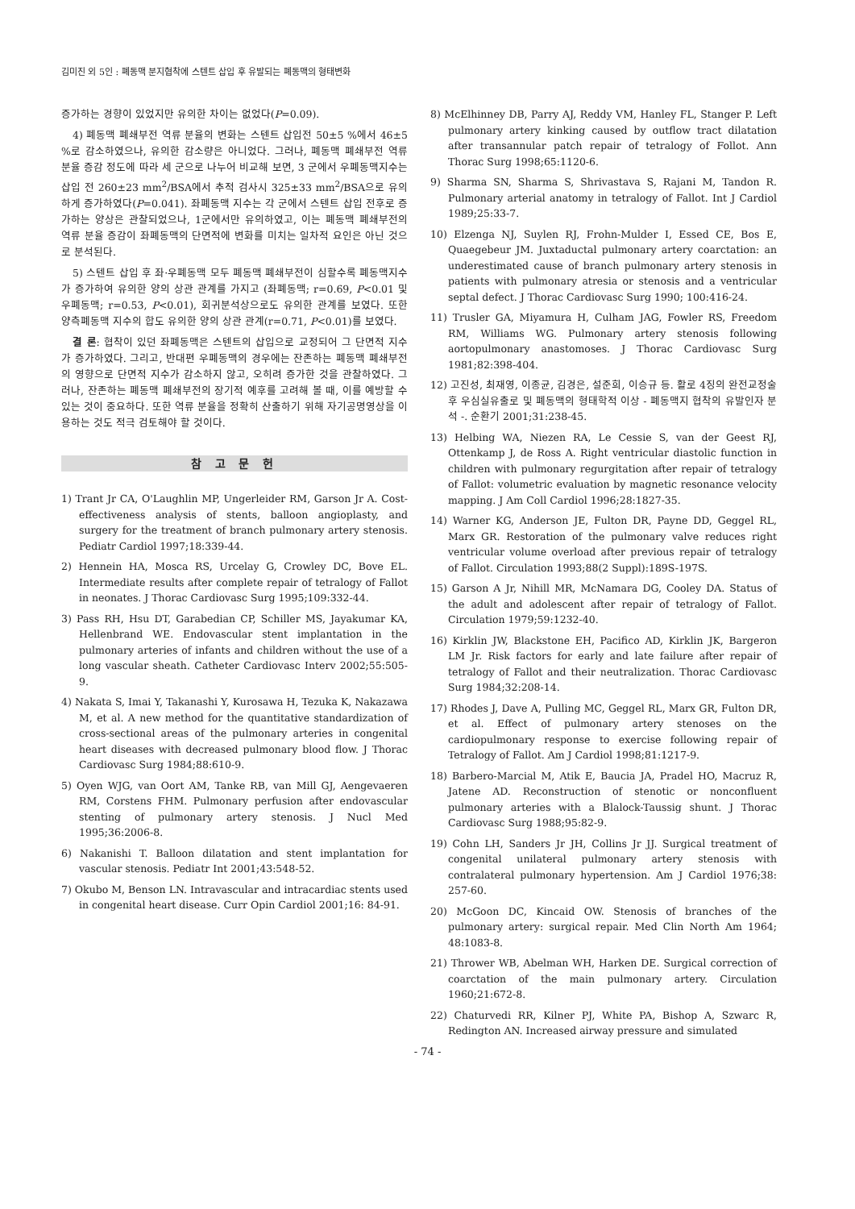김미진 외 5인 : 폐동맥 분지협착에 스텐트 삽입 후 유발되는 폐동맥의 형태변화
증가하는 경향이 있었지만 유의한 차이는 없었다(P=0.09).
4) 폐동맥 폐쇄부전 역류 분율의 변화는 스텐트 삽입전 50±5 %에서 46±5 %로 감소하였으나, 유의한 감소량은 아니었다. 그러나, 폐동맥 폐쇄부전 역류 분율 증감 정도에 따라 세 군으로 나누어 비교해 보면, 3 군에서 우폐동맥지수는 삽입 전 260±23 mm<sup>2</sup>/BSA에서 추적 검사시 325±33 mm<sup>2</sup>/BSA으로 유의하게 증가하였다(P=0.041). 좌폐동맥 지수는 각 군에서 스텐트 삽입 전후로 증가하는 양상은 관찰되었으나, 1군에서만 유의하였고, 이는 폐동맥 폐쇄부전의 역류 분율 증감이 좌폐동맥의 단면적에 변화를 미치는 일차적 요인은 아닌 것으로 분석된다.
5) 스텐트 삽입 후 좌·우폐동맥 모두 폐동맥 폐쇄부전이 심할수록 폐동맥지수가 증가하여 유의한 양의 상관 관계를 가지고 (좌폐동맥; r=0.69, P<0.01 및 우폐동맥; r=0.53, P<0.01), 회귀분석상으로도 유의한 관계를 보였다. 또한 양측폐동맥 지수의 합도 유의한 양의 상관 관계(r=0.71, P<0.01)를 보였다.
결 론: 협착이 있던 좌폐동맥은 스텐트의 삽입으로 교정되어 그 단면적 지수가 증가하였다. 그리고, 반대편 우폐동맥의 경우에는 잔존하는 폐동맥 폐쇄부전의 영향으로 단면적 지수가 감소하지 않고, 오히려 증가한 것을 관찰하였다. 그러나, 잔존하는 폐동맥 폐쇄부전의 장기적 예후를 고려해 볼 때, 이를 예방할 수 있는 것이 중요하다. 또한 역류 분율을 정확히 산출하기 위해 자기공명영상을 이용하는 것도 적극 검토해야 할 것이다.
참 고 문 헌
1) Trant Jr CA, O'Laughlin MP, Ungerleider RM, Garson Jr A. Cost-effectiveness analysis of stents, balloon angioplasty, and surgery for the treatment of branch pulmonary artery stenosis. Pediatr Cardiol 1997;18:339-44.
2) Hennein HA, Mosca RS, Urcelay G, Crowley DC, Bove EL. Intermediate results after complete repair of tetralogy of Fallot in neonates. J Thorac Cardiovasc Surg 1995;109:332-44.
3) Pass RH, Hsu DT, Garabedian CP, Schiller MS, Jayakumar KA, Hellenbrand WE. Endovascular stent implantation in the pulmonary arteries of infants and children without the use of a long vascular sheath. Catheter Cardiovasc Interv 2002;55:505-9.
4) Nakata S, Imai Y, Takanashi Y, Kurosawa H, Tezuka K, Nakazawa M, et al. A new method for the quantitative standardization of cross-sectional areas of the pulmonary arteries in congenital heart diseases with decreased pulmonary blood flow. J Thorac Cardiovasc Surg 1984;88:610-9.
5) Oyen WJG, van Oort AM, Tanke RB, van Mill GJ, Aengevaeren RM, Corstens FHM. Pulmonary perfusion after endovascular stenting of pulmonary artery stenosis. J Nucl Med 1995;36:2006-8.
6) Nakanishi T. Balloon dilatation and stent implantation for vascular stenosis. Pediatr Int 2001;43:548-52.
7) Okubo M, Benson LN. Intravascular and intracardiac stents used in congenital heart disease. Curr Opin Cardiol 2001;16: 84-91.
8) McElhinney DB, Parry AJ, Reddy VM, Hanley FL, Stanger P. Left pulmonary artery kinking caused by outflow tract dilatation after transannular patch repair of tetralogy of Follot. Ann Thorac Surg 1998;65:1120-6.
9) Sharma SN, Sharma S, Shrivastava S, Rajani M, Tandon R. Pulmonary arterial anatomy in tetralogy of Fallot. Int J Cardiol 1989;25:33-7.
10) Elzenga NJ, Suylen RJ, Frohn-Mulder I, Essed CE, Bos E, Quaegebeur JM. Juxtaductal pulmonary artery coarctation: an underestimated cause of branch pulmonary artery stenosis in patients with pulmonary atresia or stenosis and a ventricular septal defect. J Thorac Cardiovasc Surg 1990; 100:416-24.
11) Trusler GA, Miyamura H, Culham JAG, Fowler RS, Freedom RM, Williams WG. Pulmonary artery stenosis following aortopulmonary anastomoses. J Thorac Cardiovasc Surg 1981;82:398-404.
12) 고진성, 최재영, 이종균, 김경은, 설준희, 이승규 등. 활로 4징의 완전교정술 후 우심실유출로 및 폐동맥의 형태학적 이상 - 폐동맥지 협착의 유발인자 분석 -. 순환기 2001;31:238-45.
13) Helbing WA, Niezen RA, Le Cessie S, van der Geest RJ, Ottenkamp J, de Ross A. Right ventricular diastolic function in children with pulmonary regurgitation after repair of tetralogy of Fallot: volumetric evaluation by magnetic resonance velocity mapping. J Am Coll Cardiol 1996;28:1827-35.
14) Warner KG, Anderson JE, Fulton DR, Payne DD, Geggel RL, Marx GR. Restoration of the pulmonary valve reduces right ventricular volume overload after previous repair of tetralogy of Fallot. Circulation 1993;88(2 Suppl):189S-197S.
15) Garson A Jr, Nihill MR, McNamara DG, Cooley DA. Status of the adult and adolescent after repair of tetralogy of Fallot. Circulation 1979;59:1232-40.
16) Kirklin JW, Blackstone EH, Pacifico AD, Kirklin JK, Bargeron LM Jr. Risk factors for early and late failure after repair of tetralogy of Fallot and their neutralization. Thorac Cardiovasc Surg 1984;32:208-14.
17) Rhodes J, Dave A, Pulling MC, Geggel RL, Marx GR, Fulton DR, et al. Effect of pulmonary artery stenoses on the cardiopulmonary response to exercise following repair of Tetralogy of Fallot. Am J Cardiol 1998;81:1217-9.
18) Barbero-Marcial M, Atik E, Baucia JA, Pradel HO, Macruz R, Jatene AD. Reconstruction of stenotic or nonconfluent pulmonary arteries with a Blalock-Taussig shunt. J Thorac Cardiovasc Surg 1988;95:82-9.
19) Cohn LH, Sanders Jr JH, Collins Jr JJ. Surgical treatment of congenital unilateral pulmonary artery stenosis with contralateral pulmonary hypertension. Am J Cardiol 1976;38: 257-60.
20) McGoon DC, Kincaid OW. Stenosis of branches of the pulmonary artery: surgical repair. Med Clin North Am 1964; 48:1083-8.
21) Thrower WB, Abelman WH, Harken DE. Surgical correction of coarctation of the main pulmonary artery. Circulation 1960;21:672-8.
22) Chaturvedi RR, Kilner PJ, White PA, Bishop A, Szwarc R, Redington AN. Increased airway pressure and simulated
- 74 -